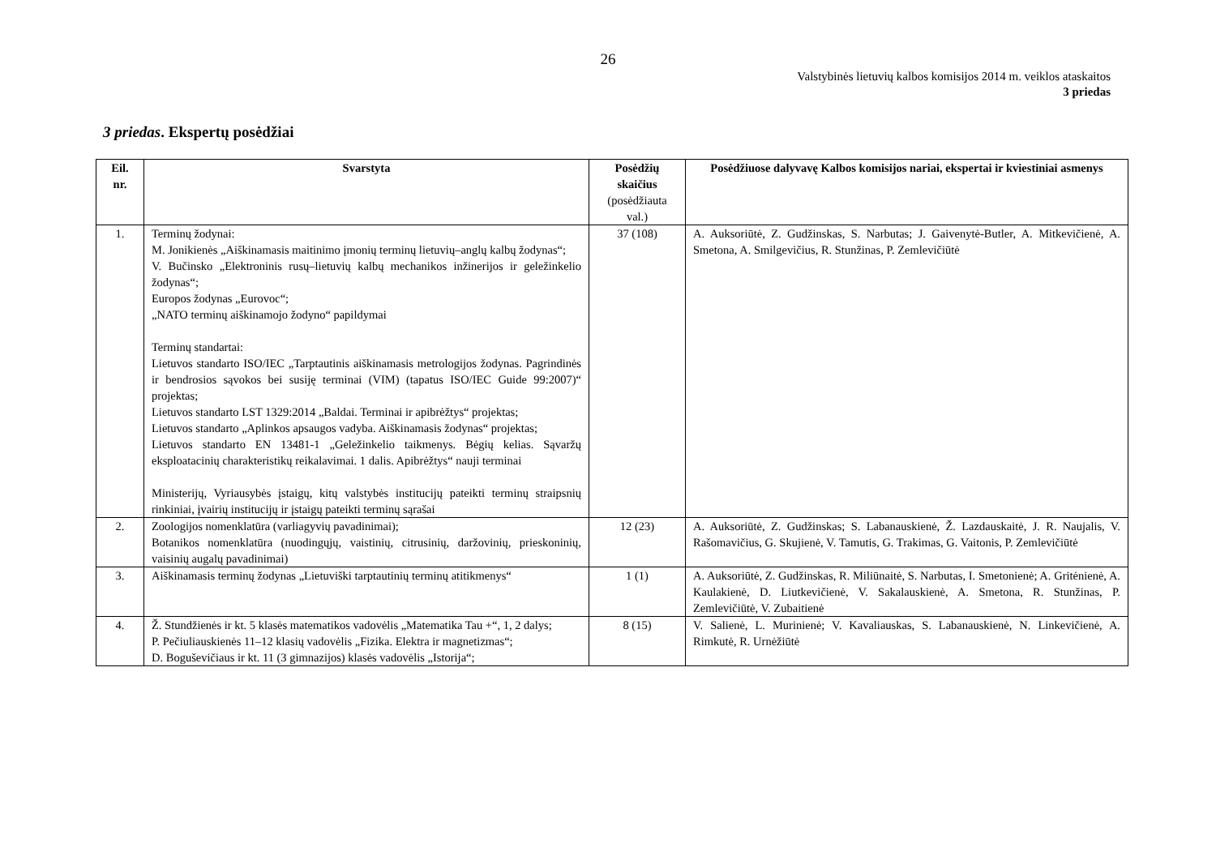26
Valstybinės lietuvių kalbos komisijos 2014 m. veiklos ataskaitos
3 priedas
3 priedas. Ekspertų posėdžiai
| Eil. nr. | Svarstyta | Posėdžių skaičius (posėdžiauta val.) | Posėdžiuose dalyvavę Kalbos komisijos nariai, ekspertai ir kviestiniai asmenys |
| --- | --- | --- | --- |
| 1. | Terminų žodynai: M. Jonikienės „Aiškinamasis maitinimo įmonių terminų lietuvių–anglų kalbų žodynas“; V. Bučinsko „Elektroninis rusų–lietuvių kalbų mechanikos inžinerijos ir geležinkelio žodynas“; Europos žodynas „Eurovoc“; „NATO terminų aiškinamojo žodyno“ papildymai Terminų standartai: Lietuvos standarto ISO/IEC „Tarptautinis aiškinamasis metrologijos žodynas. Pagrindinės ir bendrosios sąvokos bei susiję terminai (VIM) (tapatus ISO/IEC Guide 99:2007)“ projektas; Lietuvos standarto LST 1329:2014 „Baldai. Terminai ir apibrėžtys“ projektas; Lietuvos standarto „Aplinkos apsaugos vadyba. Aiškinamasis žodynas“ projektas; Lietuvos standarto EN 13481-1 „Geležinkelio taikmenys. Bėgių kelias. Sąvaržų eksploatacinių charakteristikų reikalavimai. 1 dalis. Apibrėžtys“ nauji terminai Ministerijų, Vyriausybės įstaigų, kitų valstybės institucijų pateikti terminų straipsnių rinkiniai, įvairių institucijų ir įstaigų pateikti terminų sąrašai | 37 (108) | A. Auksoriūtė, Z. Gudžinskas, S. Narbutas; J. Gaivenytė-Butler, A. Mitkevičienė, A. Smetona, A. Smilgevičius, R. Stunžinas, P. Zemlevičiūtė |
| 2. | Zoologijos nomenklatūra (varliagyvių pavadinimai); Botanikos nomenklatūra (nuodingųjų, vaistinių, citrusinių, daržovinių, prieskoninių, vaisinių augalų pavadinimai) | 12 (23) | A. Auksoriūtė, Z. Gudžinskas; S. Labanauskienė, Ž. Lazdauskaitė, J. R. Naujalis, V. Rašomavičius, G. Skujienė, V. Tamutis, G. Trakimas, G. Vaitonis, P. Zemlevičiūtė |
| 3. | Aiškinamasis terminų žodynas „Lietuviški tarptautinių terminų atitikmenys“ | 1 (1) | A. Auksoriūtė, Z. Gudžinskas, R. Miliūnaitė, S. Narbutas, I. Smetonienė; A. Gritėnienė, A. Kaulakienė, D. Liutkevičienė, V. Sakalauskienė, A. Smetona, R. Stunžinas, P. Zemlevičiūtė, V. Zubaitienė |
| 4. | Ž. Stundžienės ir kt. 5 klasės matematikos vadovėlis „Matematika Tau +“, 1, 2 dalys; P. Pečiuliauskienės 11–12 klasių vadovėlis „Fizika. Elektra ir magnetizmas“; D. Boguševičiaus ir kt. 11 (3 gimnazijos) klasės vadovėlis „Istorija“; | 8 (15) | V. Salienė, L. Murinienė; V. Kavaliauskas, S. Labanauskienė, N. Linkevičienė, A. Rimkutė, R. Urnėžiūtė |